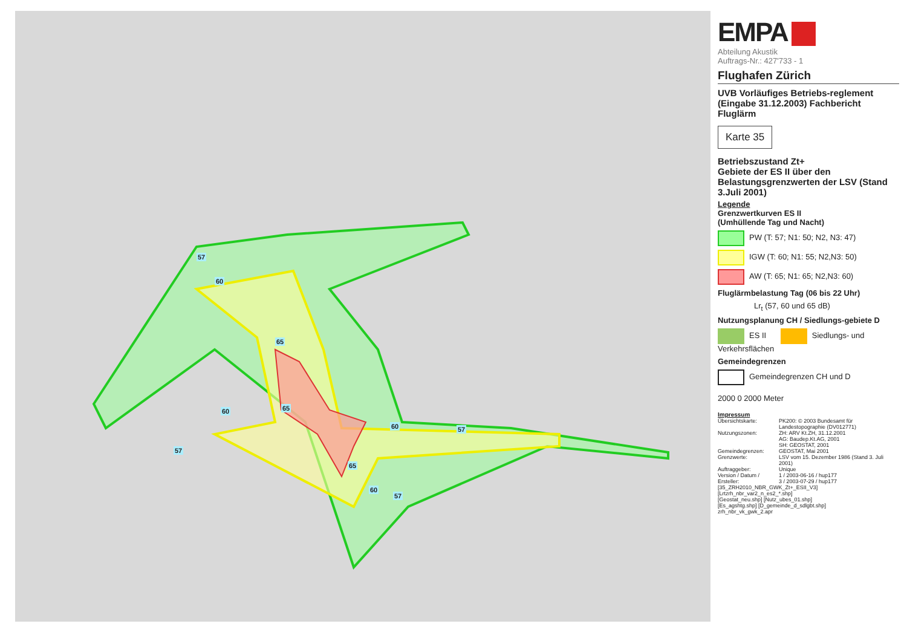57
60
65
65 60
60 57
57
65
60
57
EMPA
Abteilung Akustik
Auftrags-Nr.: 427'733 - 1
Flughafen Zürich
UVB Vorläufiges Betriebs-reglement (Eingabe 31.12.2003) Fachbericht Fluglärm
Karte 35
Betriebszustand Zt+
Gebiete der ES II über den Belastungsgrenzwerten der LSV (Stand 3.Juli 2001)
Legende
Grenzwertkurven ES II
(Umhüllende Tag und Nacht)
PW (T: 57; N1: 50; N2, N3: 47)
IGW (T: 60; N1: 55; N2,N3: 50)
AW (T: 65; N1: 65; N2,N3: 60)
Fluglärmbelastung Tag (06 bis 22 Uhr)
Lr<sub>t</sub> (57, 60 und 65 dB)
Nutzungsplanung CH / Siedlungs-gebiete D
ES II Siedlungs- und Verkehrsflächen
Gemeindegrenzen
Gemeindegrenzen CH und D
2000 0 2000 Meter
Impressum
| Übersichtskarte: | PK200: © 2003 Bundesamt für Landestopographie (DV012771) |
| Nutzungszonen: | ZH: ARV Kt.ZH, 31.12.2001 AG: Baudep.Kt.AG, 2001 SH: GEOSTAT, 2001 |
| Gemeindegrenzen: | GEOSTAT, Mai 2001 |
| Grenzwerte: | LSV vom 15. Dezember 1986 (Stand 3. Juli 2001) |
| Auftraggeber: | Unique |
| Version / Datum / Ersteller: | 1 / 2003-06-16 / hup177 3 / 2003-07-29 / hup177 |
| [35_ZRH2010_NBR_GWK_Zt+_ESII_V3] [Lrtzrh_nbr_var2_n_es2_*.shp] [Geostat_neu.shp] [Nutz_ubes_01.shp] [Es_agshtg.shp] [D_gemeinde_d_sdlgbt.shp] zrh_nbr_vk_gwk_2.apr | |